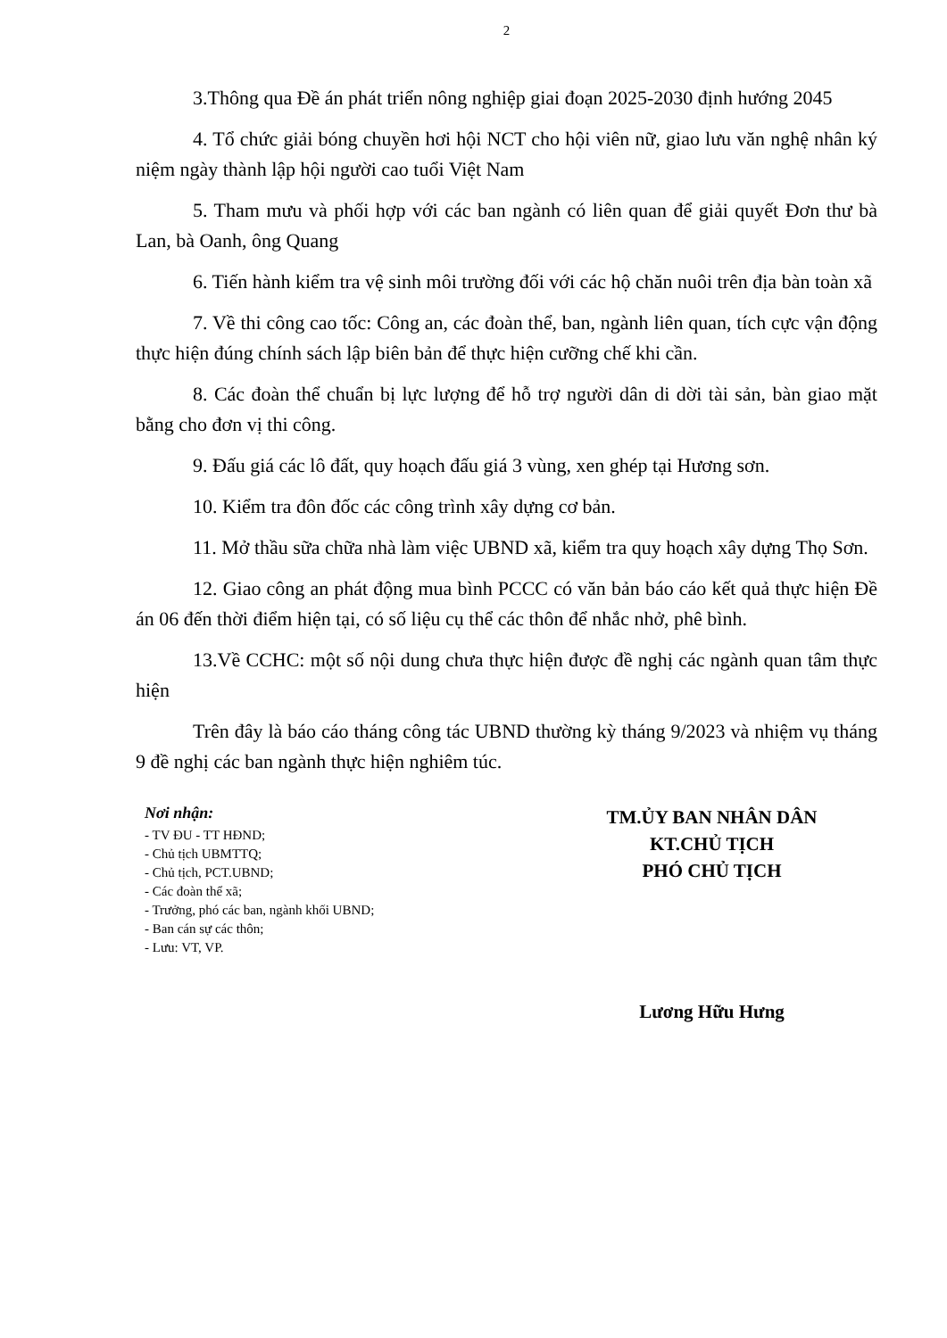2
3.Thông qua Đề án phát triển nông nghiệp giai đoạn 2025-2030 định hướng 2045
4. Tổ chức giải bóng chuyền hơi hội NCT cho hội viên nữ, giao lưu văn nghệ nhân ký niệm ngày thành lập hội người cao tuổi Việt Nam
5. Tham mưu và phối hợp với các ban ngành có liên quan để giải quyết Đơn thư bà Lan, bà Oanh, ông Quang
6. Tiến hành kiểm tra vệ sinh môi trường đối với các hộ chăn nuôi trên địa bàn toàn xã
7. Về thi công cao tốc: Công an, các đoàn thể, ban, ngành liên quan, tích cực vận động thực hiện đúng chính sách lập biên bản để thực hiện cưỡng chế khi cần.
8. Các đoàn thể chuẩn bị lực lượng để hỗ trợ người dân di dời tài sản, bàn giao mặt bằng cho đơn vị thi công.
9. Đấu giá các lô đất, quy hoạch đấu giá 3 vùng, xen ghép tại Hương sơn.
10. Kiểm tra đôn đốc các công trình xây dựng cơ bản.
11. Mở thầu sữa chữa nhà làm việc UBND xã, kiểm tra quy hoạch xây dựng Thọ Sơn.
12. Giao công an phát động mua bình PCCC có văn bản báo cáo kết quả thực hiện Đề án 06 đến thời điểm hiện tại, có số liệu cụ thể các thôn để nhắc nhở, phê bình.
13.Về CCHC: một số nội dung chưa thực hiện được đề nghị các ngành quan tâm thực hiện
Trên đây là báo cáo tháng công tác UBND thường kỳ tháng 9/2023 và nhiệm vụ tháng 9 đề nghị các ban ngành thực hiện nghiêm túc.
Nơi nhận:
- TV ĐU - TT HĐND;
- Chủ tịch UBMTTQ;
- Chủ tịch, PCT.UBND;
- Các đoàn thể xã;
- Trưởng, phó các ban, ngành khối UBND;
- Ban cán sự các thôn;
- Lưu: VT, VP.
TM.ỦY BAN NHÂN DÂN
KT.CHỦ TỊCH
PHÓ CHỦ TỊCH
Lương Hữu Hưng